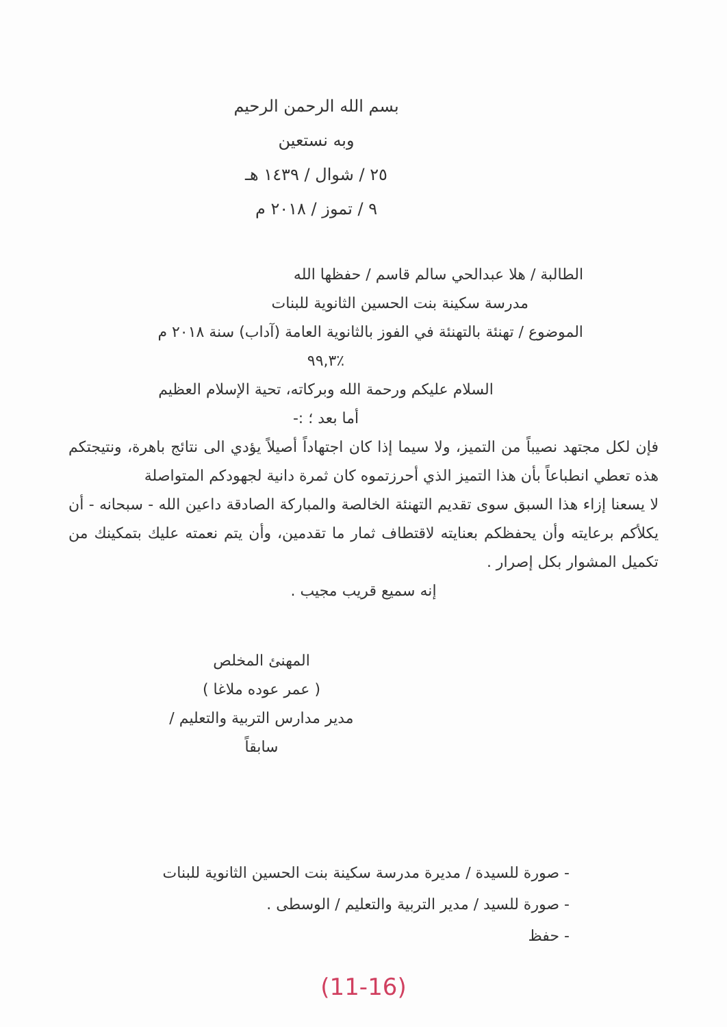بسم الله الرحمن الرحيم
وبه نستعين
٢٥ / شوال / ١٤٣٩ هـ
٩ / تموز / ٢٠١٨ م
الطالبة / هلا عبدالحي سالم قاسم / حفظها الله
مدرسة سكينة بنت الحسين الثانوية للبنات
الموضوع / تهنئة بالتهنئة في الفوز بالثانوية العامة (آداب) سنة ٢٠١٨ م
٪٩٩,٣
السلام عليكم ورحمة الله وبركاته، تحية الإسلام العظيم
أما بعد ؛ :-
فإن لكل مجتهد نصيباً من التميز، ولا سيما إذا كان اجتهاداً أصيلاً يؤدي الى نتائج باهرة، ونتيجتكم هذه تعطي انطباعاً بأن هذا التميز الذي أحرزتموه كان ثمرة دانية لجهودكم المتواصلة
لا يسعنا إزاء هذا السبق سوى تقديم التهنئة الخالصة والمباركة الصادقة داعين الله - سبحانه - أن يكلأكم برعايته وأن يحفظكم بعنايته لاقتطاف ثمار ما تقدمين، وأن يتم نعمته عليك بتمكينك من تكميل المشوار بكل إصرار .
إنه سميع قريب مجيب .
المهنئ المخلص
( عمر عوده ملاغا )
مدير مدارس التربية والتعليم / سابقاً
- صورة للسيدة / مديرة مدرسة سكينة بنت الحسين الثانوية للبنات
- صورة للسيد / مدير التربية والتعليم / الوسطى .
- حفظ
(11-16)